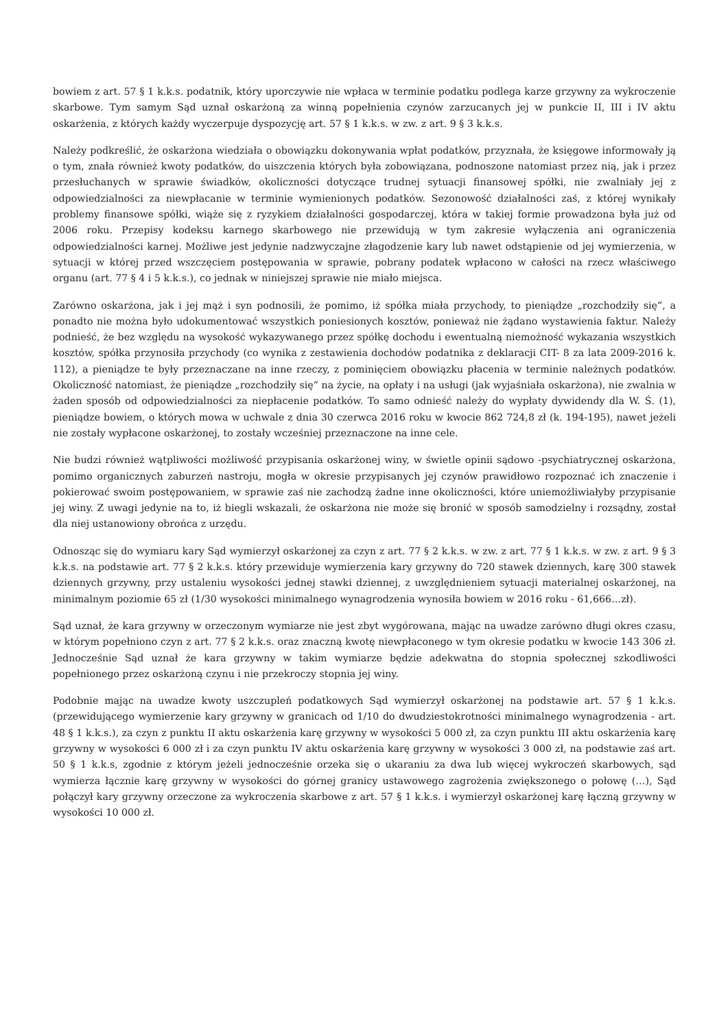bowiem z art. 57 § 1 k.k.s. podatnik, który uporczywie nie wpłaca w terminie podatku podlega karze grzywny za wykroczenie skarbowe. Tym samym Sąd uznał oskarżoną za winną popełnienia czynów zarzucanych jej w punkcie II, III i IV aktu oskarżenia, z których każdy wyczerpuje dyspozycję art. 57 § 1 k.k.s. w zw. z art. 9 § 3 k.k.s.
Należy podkreślić, że oskarżona wiedziała o obowiązku dokonywania wpłat podatków, przyznała, że księgowe informowały ją o tym, znała również kwoty podatków, do uiszczenia których była zobowiązana, podnoszone natomiast przez nią, jak i przez przesłuchanych w sprawie świadków, okoliczności dotyczące trudnej sytuacji finansowej spółki, nie zwalniały jej z odpowiedzialności za niewpłacanie w terminie wymienionych podatków. Sezonowość działalności zaś, z której wynikały problemy finansowe spółki, wiąże się z ryzykiem działalności gospodarczej, która w takiej formie prowadzona była już od 2006 roku. Przepisy kodeksu karnego skarbowego nie przewidują w tym zakresie wyłączenia ani ograniczenia odpowiedzialności karnej. Możliwe jest jedynie nadzwyczajne złagodzenie kary lub nawet odstąpienie od jej wymierzenia, w sytuacji w której przed wszczęciem postępowania w sprawie, pobrany podatek wpłacono w całości na rzecz właściwego organu (art. 77 § 4 i 5 k.k.s.), co jednak w niniejszej sprawie nie miało miejsca.
Zarówno oskarżona, jak i jej mąż i syn podnosili, że pomimo, iż spółka miała przychody, to pieniądze „rozchodziły się”, a ponadto nie można było udokumentować wszystkich poniesionych kosztów, ponieważ nie żądano wystawienia faktur. Należy podnieść, że bez względu na wysokość wykazywanego przez spółkę dochodu i ewentualną niemożność wykazania wszystkich kosztów, spółka przynosiła przychody (co wynika z zestawienia dochodów podatnika z deklaracji CIT- 8 za lata 2009-2016 k. 112), a pieniądze te były przeznaczane na inne rzeczy, z pominięciem obowiązku płacenia w terminie należnych podatków. Okoliczność natomiast, że pieniądze „rozchodziły się” na życie, na opłaty i na usługi (jak wyjaśniała oskarżona), nie zwalnia w żaden sposób od odpowiedzialności za niepłacenie podatków. To samo odnieść należy do wypłaty dywidendy dla W. Ś. (1), pieniądze bowiem, o których mowa w uchwale z dnia 30 czerwca 2016 roku w kwocie 862 724,8 zł (k. 194-195), nawet jeżeli nie zostały wypłacone oskarżonej, to zostały wcześniej przeznaczone na inne cele.
Nie budzi również wątpliwości możliwość przypisania oskarżonej winy, w świetle opinii sądowo -psychiatrycznej oskarżona, pomimo organicznych zaburzeń nastroju, mogła w okresie przypisanych jej czynów prawidłowo rozpoznać ich znaczenie i pokierować swoim postępowaniem, w sprawie zaś nie zachodzą żadne inne okoliczności, które uniemożliwiałyby przypisanie jej winy. Z uwagi jedynie na to, iż biegli wskazali, że oskarżona nie może się bronić w sposób samodzielny i rozsądny, został dla niej ustanowiony obrońca z urzędu.
Odnosząc się do wymiaru kary Sąd wymierzył oskarżonej za czyn z art. 77 § 2 k.k.s. w zw. z art. 77 § 1 k.k.s. w zw. z art. 9 § 3 k.k.s. na podstawie art. 77 § 2 k.k.s. który przewiduje wymierzenia kary grzywny do 720 stawek dziennych, karę 300 stawek dziennych grzywny, przy ustaleniu wysokości jednej stawki dziennej, z uwzględnieniem sytuacji materialnej oskarżonej, na minimalnym poziomie 65 zł (1/30 wysokości minimalnego wynagrodzenia wynosiła bowiem w 2016 roku - 61,666…zł).
Sąd uznał, że kara grzywny w orzeczonym wymiarze nie jest zbyt wygórowana, mając na uwadze zarówno długi okres czasu, w którym popełniono czyn z art. 77 § 2 k.k.s. oraz znaczną kwotę niewpłaconego w tym okresie podatku w kwocie 143 306 zł. Jednocześnie Sąd uznał że kara grzywny w takim wymiarze będzie adekwatna do stopnia społecznej szkodliwości popełnionego przez oskarżoną czynu i nie przekroczy stopnia jej winy.
Podobnie mając na uwadze kwoty uszczupleń podatkowych Sąd wymierzył oskarżonej na podstawie art. 57 § 1 k.k.s. (przewidującego wymierzenie kary grzywny w granicach od 1/10 do dwudziestokrotności minimalnego wynagrodzenia - art. 48 § 1 k.k.s.), za czyn z punktu II aktu oskarżenia karę grzywny w wysokości 5 000 zł, za czyn punktu III aktu oskarżenia karę grzywny w wysokości 6 000 zł i za czyn punktu IV aktu oskarżenia karę grzywny w wysokości 3 000 zł, na podstawie zaś art. 50 § 1 k.k.s, zgodnie z którym jeżeli jednocześnie orzeka się o ukaraniu za dwa lub więcej wykroczeń skarbowych, sąd wymierza łącznie karę grzywny w wysokości do górnej granicy ustawowego zagrożenia zwiększonego o połowę (…), Sąd połączył kary grzywny orzeczone za wykroczenia skarbowe z art. 57 § 1 k.k.s. i wymierzył oskarżonej karę łączną grzywny w wysokości 10 000 zł.